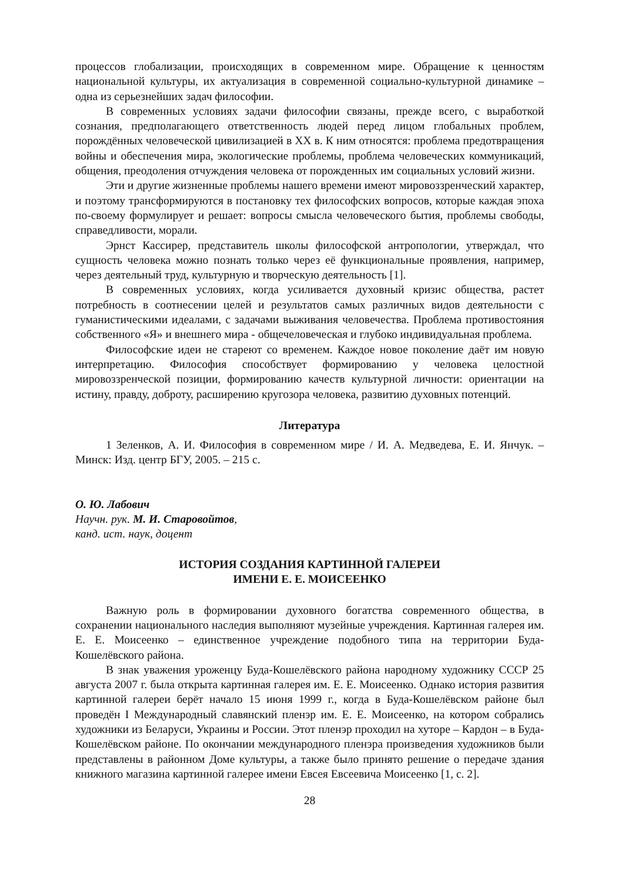процессов глобализации, происходящих в современном мире. Обращение к ценностям национальной культуры, их актуализация в современной социально-культурной динамике – одна из серьезнейших задач философии.
В современных условиях задачи философии связаны, прежде всего, с выработкой сознания, предполагающего ответственность людей перед лицом глобальных проблем, порождённых человеческой цивилизацией в XX в. К ним относятся: проблема предотвращения войны и обеспечения мира, экологические проблемы, проблема человеческих коммуникаций, общения, преодоления отчуждения человека от порожденных им социальных условий жизни.
Эти и другие жизненные проблемы нашего времени имеют мировоззренческий характер, и поэтому трансформируются в постановку тех философских вопросов, которые каждая эпоха по-своему формулирует и решает: вопросы смысла человеческого бытия, проблемы свободы, справедливости, морали.
Эрнст Кассирер, представитель школы философской антропологии, утверждал, что сущность человека можно познать только через её функциональные проявления, например, через деятельный труд, культурную и творческую деятельность [1].
В современных условиях, когда усиливается духовный кризис общества, растет потребность в соотнесении целей и результатов самых различных видов деятельности с гуманистическими идеалами, с задачами выживания человечества. Проблема противостояния собственного «Я» и внешнего мира - общечеловеческая и глубоко индивидуальная проблема.
Философские идеи не стареют со временем. Каждое новое поколение даёт им новую интерпретацию. Философия способствует формированию у человека целостной мировоззренческой позиции, формированию качеств культурной личности: ориентации на истину, правду, доброту, расширению кругозора человека, развитию духовных потенций.
Литература
1 Зеленков, А. И. Философия в современном мире / И. А. Медведева, Е. И. Янчук. – Минск: Изд. центр БГУ, 2005. – 215 с.
О. Ю. Лабович
Научн. рук. М. И. Старовойтов,
канд. ист. наук, доцент
ИСТОРИЯ СОЗДАНИЯ КАРТИННОЙ ГАЛЕРЕИ
ИМЕНИ Е. Е. МОИСЕЕНКО
Важную роль в формировании духовного богатства современного общества, в сохранении национального наследия выполняют музейные учреждения. Картинная галерея им. Е. Е. Моисеенко – единственное учреждение подобного типа на территории Буда-Кошелёвского района.
В знак уважения уроженцу Буда-Кошелёвского района народному художнику СССР 25 августа 2007 г. была открыта картинная галерея им. Е. Е. Моисеенко. Однако история развития картинной галереи берёт начало 15 июня 1999 г., когда в Буда-Кошелёвском районе был проведён I Международный славянский пленэр им. Е. Е. Моисеенко, на котором собрались художники из Беларуси, Украины и России. Этот пленэр проходил на хуторе – Кардон – в Буда-Кошелёвском районе. По окончании международного пленэра произведения художников были представлены в районном Доме культуры, а также было принято решение о передаче здания книжного магазина картинной галерее имени Евсея Евсеевича Моисеенко [1, с. 2].
28